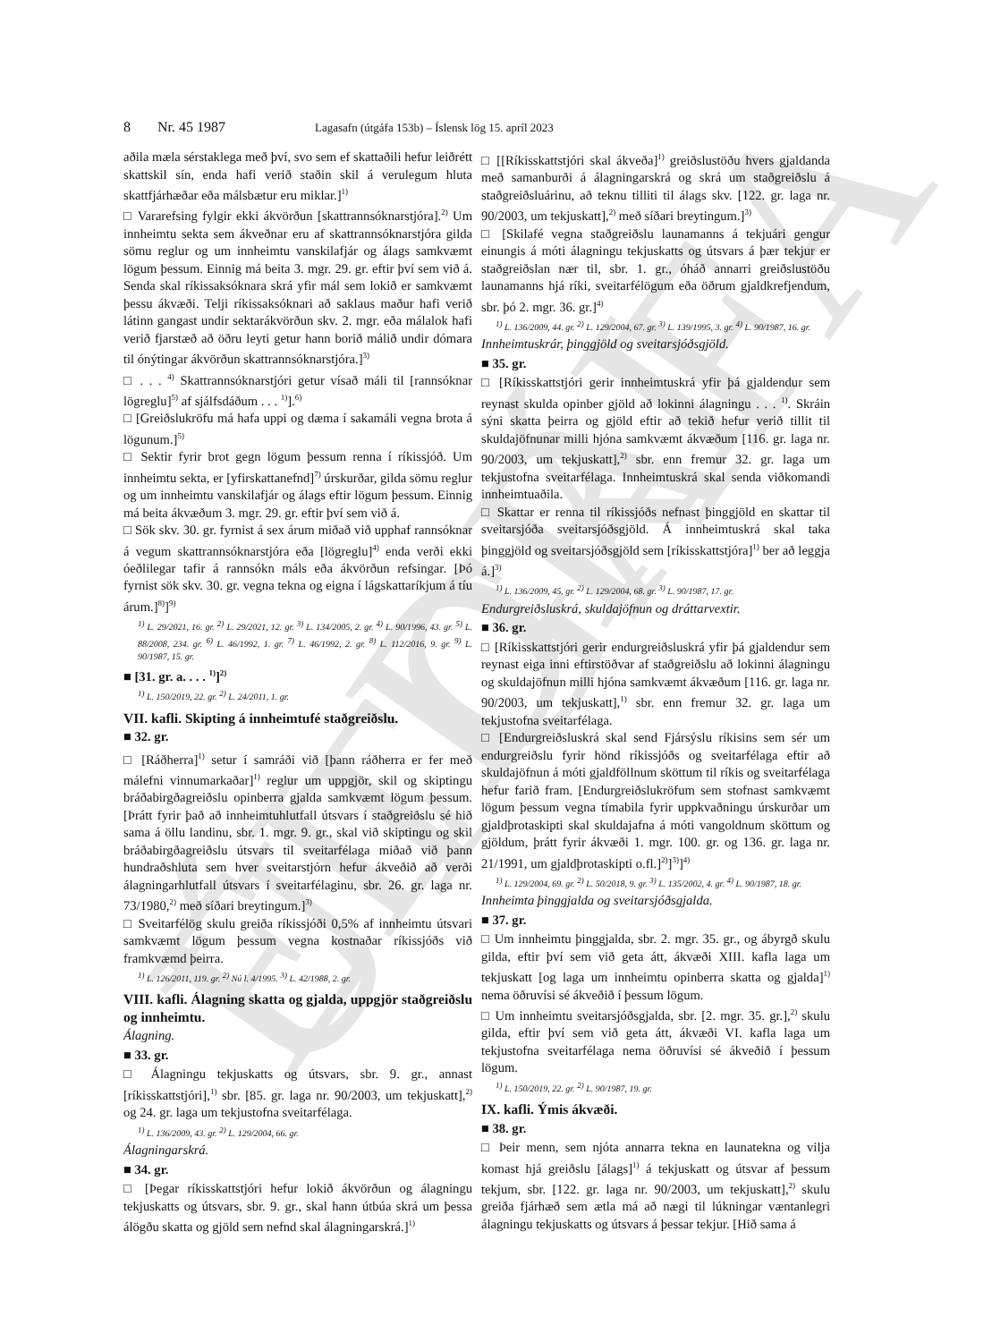ELDRI ÚTGÁFA
8 Nr. 45 1987 Lagasafn (útgáfa 153b) – Íslensk lög 15. apríl 2023
aðila mæla sérstaklega með því, svo sem ef skattaðili hefur leiðrétt skattskil sín, enda hafi verið staðin skil á verulegum hluta skattfjárhæðar eða málsbætur eru miklar.]<sup>1)</sup>
□ Vararefsing fylgir ekki ákvörðun [skattrannsóknarstjóra].<sup>2)</sup> Um innheimtu sekta sem ákveðnar eru af skattrannsóknarstjóra gilda sömu reglur og um innheimtu vanskilafjár og álags samkvæmt lögum þessum. Einnig má beita 3. mgr. 29. gr. eftir því sem við á. Senda skal ríkissaksóknara skrá yfir mál sem lokið er samkvæmt þessu ákvæði. Telji ríkissaksóknari að saklaus maður hafi verið látinn gangast undir sektarákvörðun skv. 2. mgr. eða málalok hafi verið fjarstæð að öðru leyti getur hann borið málið undir dómara til ónýtingar ákvörðun skattrannsóknarstjóra.]<sup>3)</sup>
□ . . . <sup>4)</sup> Skattrannsóknarstjóri getur vísað máli til [rannsóknar lögreglu]<sup>5)</sup> af sjálfsdáðum . . . <sup>1)</sup>].<sup>6)</sup>
□ [Greiðslukröfu má hafa uppi og dæma í sakamáli vegna brota á lögunum.]<sup>5)</sup>
□ Sektir fyrir brot gegn lögum þessum renna í ríkissjóð. Um innheimtu sekta, er [yfirskattanefnd]<sup>7)</sup> úrskurðar, gilda sömu reglur og um innheimtu vanskilafjár og álags eftir lögum þessum. Einnig má beita ákvæðum 3. mgr. 29. gr. eftir því sem við á.
□ Sök skv. 30. gr. fyrnist á sex árum miðað við upphaf rannsóknar á vegum skattrannsóknarstjóra eða [lögreglu]<sup>4)</sup> enda verði ekki óeðlilegar tafir á rannsókn máls eða ákvörðun refsingar. [Þó fyrnist sök skv. 30. gr. vegna tekna og eigna í lágskattaríkjum á tíu árum.]<sup>8)</sup>]<sup>9)</sup>
<sup>1)</sup> L. 29/2021, 16. gr. <sup>2)</sup> L. 29/2021, 12. gr. <sup>3)</sup> L. 134/2005, 2. gr. <sup>4)</sup> L. 90/1996, 43. gr. <sup>5)</sup> L. 88/2008, 234. gr. <sup>6)</sup> L. 46/1992, 1. gr. <sup>7)</sup> L. 46/1992, 2. gr. <sup>8)</sup> L. 112/2016, 9. gr. <sup>9)</sup> L. 90/1987, 15. gr.
■ [31. gr. a. . . . <sup>1)</sup>]<sup>2)</sup>
<sup>1)</sup> L. 150/2019, 22. gr. <sup>2)</sup> L. 24/2011, 1. gr.
VII. kafli. Skipting á innheimtufé staðgreiðslu.
■ 32. gr.
□ [Ráðherra]<sup>1)</sup> setur í samráði við [þann ráðherra er fer með málefni vinnumarkaðar]<sup>1)</sup> reglur um uppgjör, skil og skiptingu bráðabirgðagreiðslu opinberra gjalda samkvæmt lögum þessum. [Þrátt fyrir það að innheimtuhlutfall útsvars í staðgreiðslu sé hið sama á öllu landinu, sbr. 1. mgr. 9. gr., skal við skiptingu og skil bráðabirgðagreiðslu útsvars til sveitarfélaga miðað við þann hundraðshluta sem hver sveitarstjórn hefur ákveðið að verði álagningarhlutfall útsvars í sveitarfélaginu, sbr. 26. gr. laga nr. 73/1980,<sup>2)</sup> með síðari breytingum.]<sup>3)</sup>
□ Sveitarfélög skulu greiða ríkissjóði 0,5% af innheimtu útsvari samkvæmt lögum þessum vegna kostnaðar ríkissjóðs við framkvæmd þeirra.
<sup>1)</sup> L. 126/2011, 119. gr. <sup>2)</sup> Nú l. 4/1995. <sup>3)</sup> L. 42/1988, 2. gr.
VIII. kafli. Álagning skatta og gjalda, uppgjör staðgreiðslu og innheimtu.
Álagning.
■ 33. gr.
□ Álagningu tekjuskatts og útsvars, sbr. 9. gr., annast [ríkisskattstjóri],<sup>1)</sup> sbr. [85. gr. laga nr. 90/2003, um tekjuskatt],<sup>2)</sup> og 24. gr. laga um tekjustofna sveitarfélaga.
<sup>1)</sup> L. 136/2009, 43. gr. <sup>2)</sup> L. 129/2004, 66. gr.
Álagningarskrá.
■ 34. gr.
□ [Þegar ríkisskattstjóri hefur lokið ákvörðun og álagningu tekjuskatts og útsvars, sbr. 9. gr., skal hann útbúa skrá um þessa álögðu skatta og gjöld sem nefnd skal álagningarskrá.]<sup>1)</sup>
□ [[Ríkisskattstjóri skal ákveða]<sup>1)</sup> greiðslustöðu hvers gjaldanda með samanburði á álagningarskrá og skrá um staðgreiðslu á staðgreiðsluárinu, að teknu tilliti til álags skv. [122. gr. laga nr. 90/2003, um tekjuskatt],<sup>2)</sup> með síðari breytingum.]<sup>3)</sup>
□ [Skilafé vegna staðgreiðslu launamanns á tekjuári gengur einungis á móti álagningu tekjuskatts og útsvars á þær tekjur er staðgreiðslan nær til, sbr. 1. gr., óháð annarri greiðslustöðu launamanns hjá ríki, sveitarfélögum eða öðrum gjaldkrefjendum, sbr. þó 2. mgr. 36. gr.]<sup>4)</sup>
<sup>1)</sup> L. 136/2009, 44. gr. <sup>2)</sup> L. 129/2004, 67. gr. <sup>3)</sup> L. 139/1995, 3. gr. <sup>4)</sup> L. 90/1987, 16. gr.
Innheimtuskrár, þinggjöld og sveitarsjóðsgjöld.
■ 35. gr.
□ [Ríkisskattstjóri gerir innheimtuskrá yfir þá gjaldendur sem reynast skulda opinber gjöld að lokinni álagningu . . . <sup>1)</sup>. Skráin sýni skatta þeirra og gjöld eftir að tekið hefur verið tillit til skuldajöfnunar milli hjóna samkvæmt ákvæðum [116. gr. laga nr. 90/2003, um tekjuskatt],<sup>2)</sup> sbr. enn fremur 32. gr. laga um tekjustofna sveitarfélaga. Innheimtuskrá skal senda viðkomandi innheimtuaðila.
□ Skattar er renna til ríkissjóðs nefnast þinggjöld en skattar til sveitarsjóða sveitarsjóðsgjöld. Á innheimtuskrá skal taka þinggjöld og sveitarsjóðsgjöld sem [ríkisskattstjóra]<sup>1)</sup> ber að leggja á.]<sup>3)</sup>
<sup>1)</sup> L. 136/2009, 45. gr. <sup>2)</sup> L. 129/2004, 68. gr. <sup>3)</sup> L. 90/1987, 17. gr.
Endurgreiðsluskrá, skuldajöfnun og dráttarvextir.
■ 36. gr.
□ [Ríkisskattstjóri gerir endurgreiðsluskrá yfir þá gjaldendur sem reynast eiga inni eftirstöðvar af staðgreiðslu að lokinni álagningu og skuldajöfnun milli hjóna samkvæmt ákvæðum [116. gr. laga nr. 90/2003, um tekjuskatt],<sup>1)</sup> sbr. enn fremur 32. gr. laga um tekjustofna sveitarfélaga.
□ [Endurgreiðsluskrá skal send Fjársýslu ríkisins sem sér um endurgreiðslu fyrir hönd ríkissjóðs og sveitarfélaga eftir að skuldajöfnun á móti gjaldföllnum sköttum til ríkis og sveitarfélaga hefur farið fram. [Endurgreiðslukröfum sem stofnast samkvæmt lögum þessum vegna tímabila fyrir uppkvaðningu úrskurðar um gjaldþrotaskipti skal skuldajafna á móti vangoldnum sköttum og gjöldum, þrátt fyrir ákvæði 1. mgr. 100. gr. og 136. gr. laga nr. 21/1991, um gjaldþrotaskipti o.fl.]<sup>2)</sup>]<sup>3)</sup>]<sup>4)</sup>
<sup>1)</sup> L. 129/2004, 69. gr. <sup>2)</sup> L. 50/2018, 9. gr. <sup>3)</sup> L. 135/2002, 4. gr. <sup>4)</sup> L. 90/1987, 18. gr.
Innheimta þinggjalda og sveitarsjóðsgjalda.
■ 37. gr.
□ Um innheimtu þinggjalda, sbr. 2. mgr. 35. gr., og ábyrgð skulu gilda, eftir því sem við geta átt, ákvæði XIII. kafla laga um tekjuskatt [og laga um innheimtu opinberra skatta og gjalda]<sup>1)</sup> nema öðruvísi sé ákveðið í þessum lögum.
□ Um innheimtu sveitarsjóðsgjalda, sbr. [2. mgr. 35. gr.],<sup>2)</sup> skulu gilda, eftir því sem við geta átt, ákvæði VI. kafla laga um tekjustofna sveitarfélaga nema öðruvísi sé ákveðið í þessum lögum.
<sup>1)</sup> L. 150/2019, 22. gr. <sup>2)</sup> L. 90/1987, 19. gr.
IX. kafli. Ýmis ákvæði.
■ 38. gr.
□ Þeir menn, sem njóta annarra tekna en launatekna og vilja komast hjá greiðslu [álags]<sup>1)</sup> á tekjuskatt og útsvar af þessum tekjum, sbr. [122. gr. laga nr. 90/2003, um tekjuskatt],<sup>2)</sup> skulu greiða fjárhæð sem ætla má að nægi til lúkningar væntanlegri álagningu tekjuskatts og útsvars á þessar tekjur. [Hið sama á